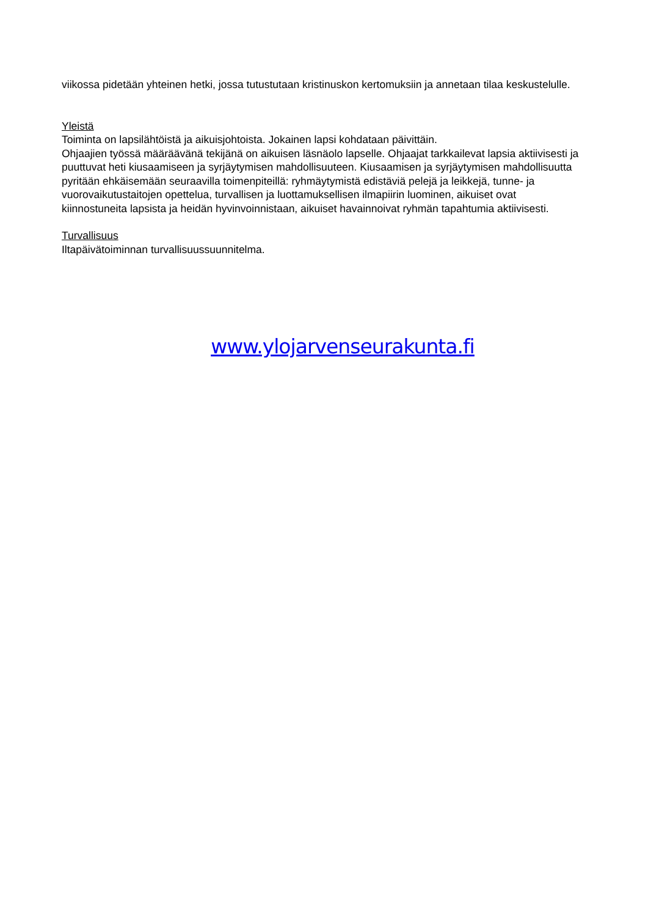viikossa pidetään yhteinen hetki, jossa tutustutaan kristinuskon kertomuksiin ja annetaan tilaa keskustelulle.
Yleistä
Toiminta on lapsilähtöistä ja aikuisjohtoista. Jokainen lapsi kohdataan päivittäin.
Ohjaajien työssä määräävänä tekijänä on aikuisen läsnäolo lapselle. Ohjaajat tarkkailevat lapsia aktiivisesti ja puuttuvat heti kiusaamiseen ja syrjäytymisen mahdollisuuteen. Kiusaamisen ja syrjäytymisen mahdollisuutta pyritään ehkäisemään seuraavilla toimenpiteillä: ryhmäytymistä edistäviä pelejä ja leikkejä, tunne- ja vuorovaikutustaitojen opettelua, turvallisen ja luottamuksellisen ilmapiirin luominen, aikuiset ovat kiinnostuneita lapsista ja heidän hyvinvoinnistaan, aikuiset havainnoivat ryhmän tapahtumia aktiivisesti.
Turvallisuus
Iltapäivätoiminnan turvallisuussuunnitelma.
www.ylojarvenseurakunta.fi